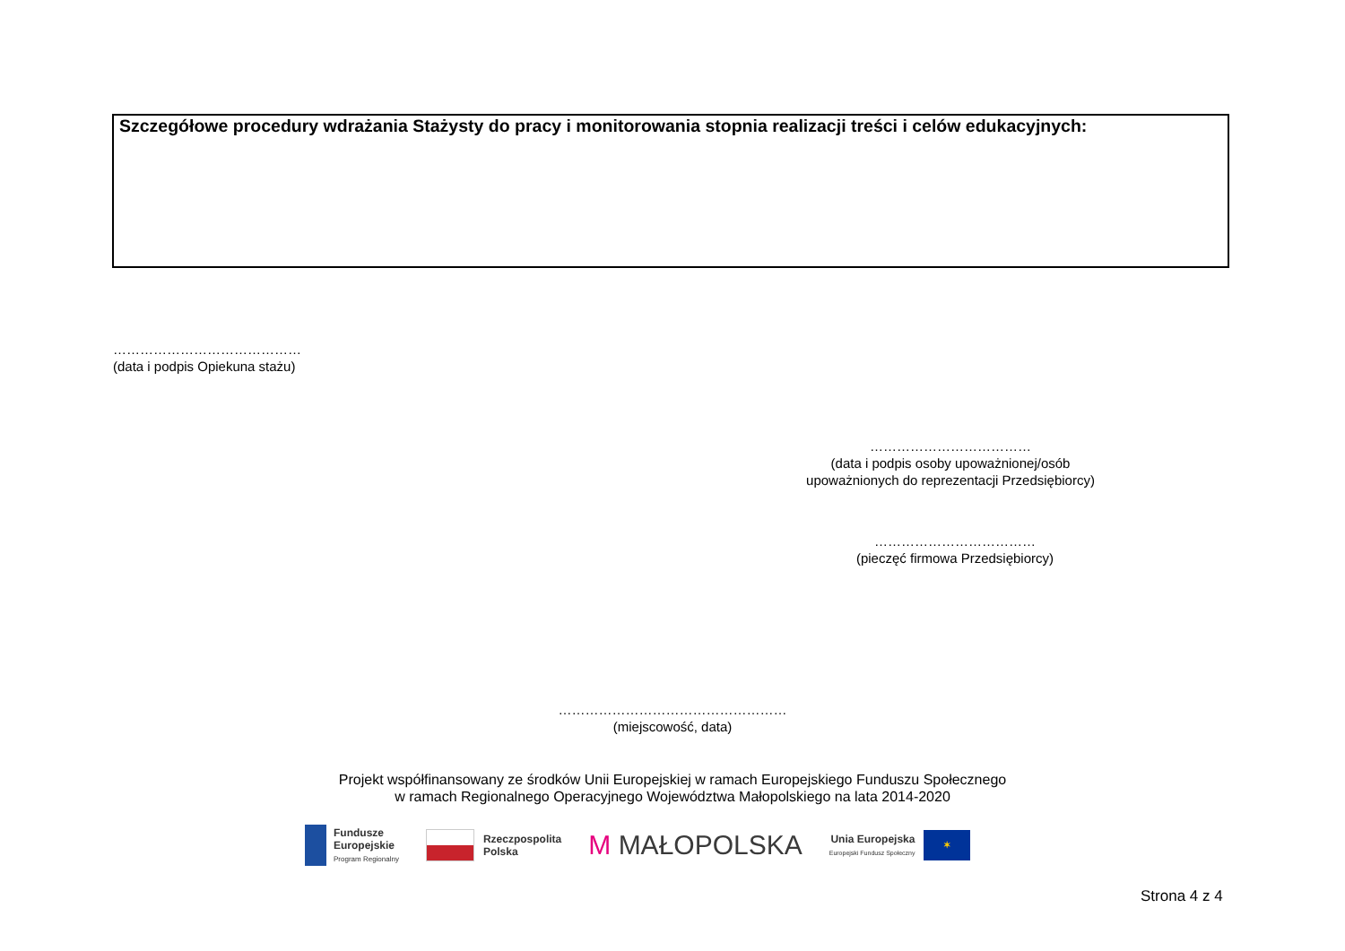Szczegółowe procedury wdrażania Stażysty do pracy i monitorowania stopnia realizacji treści i celów edukacyjnych:
……………………………………
(data i podpis Opiekuna stażu)
………………………………
(data i podpis osoby upoważnionej/osób
upoważnionych do reprezentacji Przedsiębiorcy)
………………………………
(pieczęć firmowa Przedsiębiorcy)
……………………………………………
(miejscowość, data)
Projekt współfinansowany ze środków Unii Europejskiej w ramach Europejskiego Funduszu Społecznego
w ramach Regionalnego Operacyjnego Województwa Małopolskiego na lata 2014-2020
Fundusze
Europejskie
Program Regionalny
Rzeczpospolita
Polska
M MAŁOPOLSKA
Unia Europejska
Europejski Fundusz Społeczny
✶
Strona 4 z 4